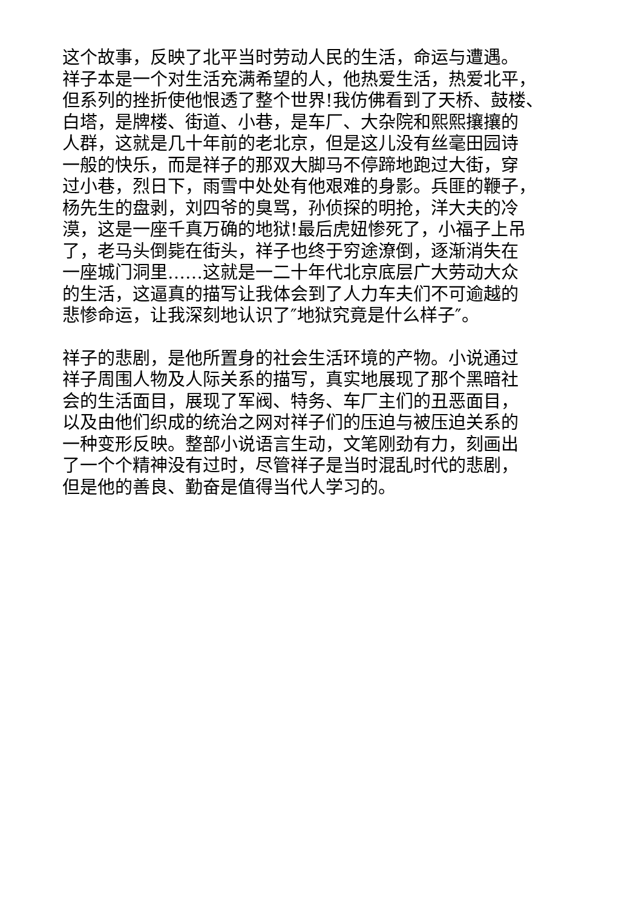这个故事，反映了北平当时劳动人民的生活，命运与遭遇。
祥子本是一个对生活充满希望的人，他热爱生活，热爱北平，
但系列的挫折使他恨透了整个世界!我仿佛看到了天桥、鼓楼、
白塔，是牌楼、街道、小巷，是车厂、大杂院和熙熙攘攘的
人群，这就是几十年前的老北京，但是这儿没有丝毫田园诗
一般的快乐，而是祥子的那双大脚马不停蹄地跑过大街，穿
过小巷，烈日下，雨雪中处处有他艰难的身影。兵匪的鞭子，
杨先生的盘剥，刘四爷的臭骂，孙侦探的明抢，洋大夫的冷
漠，这是一座千真万确的地狱!最后虎妞惨死了，小福子上吊
了，老马头倒毙在街头，祥子也终于穷途潦倒，逐渐消失在
一座城门洞里……这就是一二十年代北京底层广大劳动大众
的生活，这逼真的描写让我体会到了人力车夫们不可逾越的
悲惨命运，让我深刻地认识了″地狱究竟是什么样子″。
祥子的悲剧，是他所置身的社会生活环境的产物。小说通过
祥子周围人物及人际关系的描写，真实地展现了那个黑暗社
会的生活面目，展现了军阀、特务、车厂主们的丑恶面目，
以及由他们织成的统治之网对祥子们的压迫与被压迫关系的
一种变形反映。整部小说语言生动，文笔刚劲有力，刻画出
了一个个精神没有过时，尽管祥子是当时混乱时代的悲剧，
但是他的善良、勤奋是值得当代人学习的。